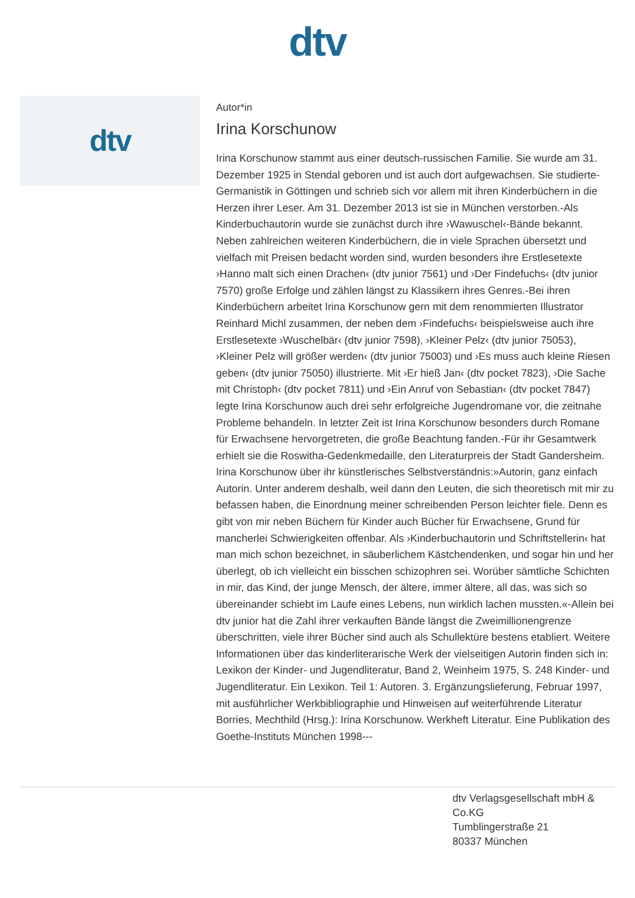dtv
dtv
Autor*in
Irina Korschunow
Irina Korschunow stammt aus einer deutsch-russischen Familie. Sie wurde am 31. Dezember 1925 in Stendal geboren und ist auch dort aufgewachsen. Sie studierte-Germanistik in Göttingen und schrieb sich vor allem mit ihren Kinderbüchern in die Herzen ihrer Leser. Am 31. Dezember 2013 ist sie in München verstorben.-Als Kinderbuchautorin wurde sie zunächst durch ihre ›Wawuschel‹-Bände bekannt. Neben zahlreichen weiteren Kinderbüchern, die in viele Sprachen übersetzt und vielfach mit Preisen bedacht worden sind, wurden besonders ihre Erstlesetexte ›Hanno malt sich einen Drachen‹ (dtv junior 7561) und ›Der Findefuchs‹ (dtv junior 7570) große Erfolge und zählen längst zu Klassikern ihres Genres.-Bei ihren Kinderbüchern arbeitet Irina Korschunow gern mit dem renommierten Illustrator Reinhard Michl zusammen, der neben dem ›Findefuchs‹ beispielsweise auch ihre Erstlesetexte ›Wuschelbär‹ (dtv junior 7598), ›Kleiner Pelz‹ (dtv junior 75053), ›Kleiner Pelz will größer werden‹ (dtv junior 75003) und ›Es muss auch kleine Riesen geben‹ (dtv junior 75050) illustrierte. Mit ›Er hieß Jan‹ (dtv pocket 7823), ›Die Sache mit Christoph‹ (dtv pocket 7811) und ›Ein Anruf von Sebastian‹ (dtv pocket 7847) legte Irina Korschunow auch drei sehr erfolgreiche Jugendromane vor, die zeitnahe Probleme behandeln. In letzter Zeit ist Irina Korschunow besonders durch Romane für Erwachsene hervorgetreten, die große Beachtung fanden.-Für ihr Gesamtwerk erhielt sie die Roswitha-Gedenkmedaille, den Literaturpreis der Stadt Gandersheim. Irina Korschunow über ihr künstlerisches Selbstverständnis:»Autorin, ganz einfach Autorin. Unter anderem deshalb, weil dann den Leuten, die sich theoretisch mit mir zu befassen haben, die Einordnung meiner schreibenden Person leichter fiele. Denn es gibt von mir neben Büchern für Kinder auch Bücher für Erwachsene, Grund für mancherlei Schwierigkeiten offenbar. Als ›Kinderbuchautorin und Schriftstellerin‹ hat man mich schon bezeichnet, in säuberlichem Kästchendenken, und sogar hin und her überlegt, ob ich vielleicht ein bisschen schizophren sei. Worüber sämtliche Schichten in mir, das Kind, der junge Mensch, der ältere, immer ältere, all das, was sich so übereinander schiebt im Laufe eines Lebens, nun wirklich lachen mussten.«-Allein bei dtv junior hat die Zahl ihrer verkauften Bände längst die Zweimillionengrenze überschritten, viele ihrer Bücher sind auch als Schullektüre bestens etabliert. Weitere Informationen über das kinderliterarische Werk der vielseitigen Autorin finden sich in: Lexikon der Kinder- und Jugendliteratur, Band 2, Weinheim 1975, S. 248 Kinder- und Jugendliteratur. Ein Lexikon. Teil 1: Autoren. 3. Ergänzungslieferung, Februar 1997, mit ausführlicher Werkbibliographie und Hinweisen auf weiterführende Literatur Borries, Mechthild (Hrsg.): Irina Korschunow. Werkheft Literatur. Eine Publikation des Goethe-Instituts München 1998---
dtv Verlagsgesellschaft mbH & Co.KG
Tumblingerstraße 21
80337 München